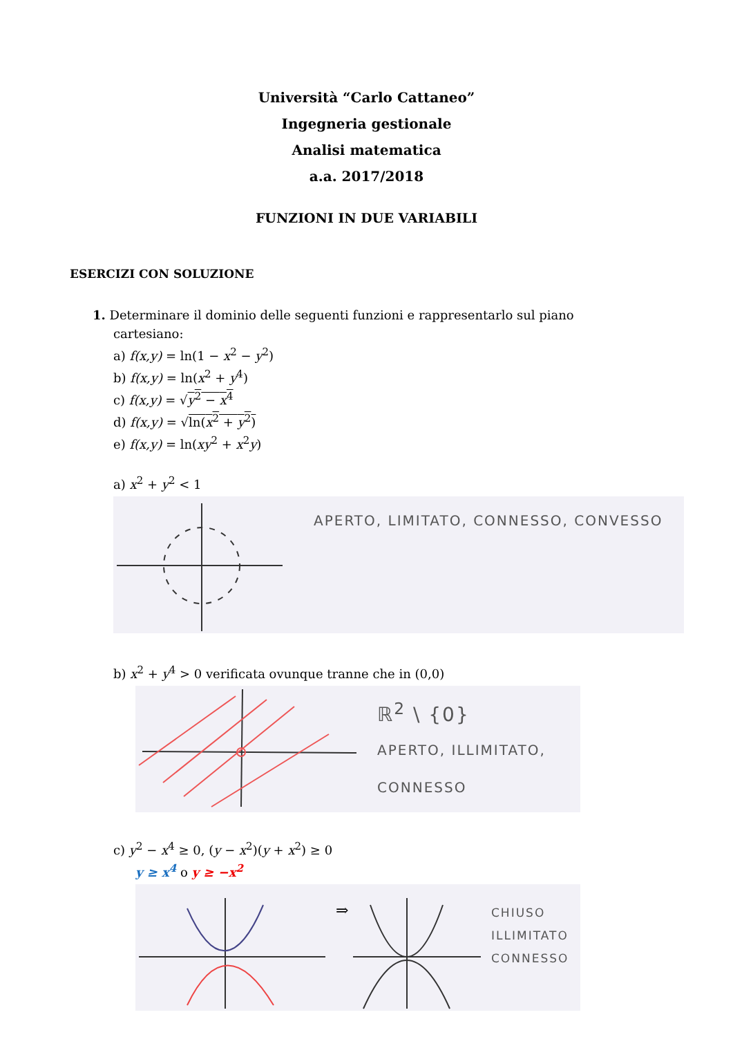Università “Carlo Cattaneo”
Ingegneria gestionale
Analisi matematica
a.a. 2017/2018
FUNZIONI IN DUE VARIABILI
ESERCIZI CON SOLUZIONE
1. Determinare il dominio delle seguenti funzioni e rappresentarlo sul piano
cartesiano:
a) f(x,y) = ln(1 − x<sup>2</sup> − y<sup>2</sup>)
b) f(x,y) = ln(x<sup>2</sup> + y<sup>4</sup>)
c) f(x,y) = √y<sup>2</sup> − x<sup>4</sup>
d) f(x,y) = √ln(x<sup>2</sup> + y<sup>2</sup>)
e) f(x,y) = ln(xy<sup>2</sup> + x<sup>2</sup>y)
a) x<sup>2</sup> + y<sup>2</sup> < 1
APERTO, LIMITATO, CONNESSO, CONVESSO
b) x<sup>2</sup> + y<sup>4</sup> > 0 verificata ovunque tranne che in (0,0)
ℝ<sup>2</sup> \ {0}
APERTO, ILLIMITATO,
CONNESSO
c) y<sup>2</sup> − x<sup>4</sup> ≥ 0, (y − x<sup>2</sup>)(y + x<sup>2</sup>) ≥ 0
y ≥ x<sup>4</sup> o y ≥ −x<sup>2</sup>
⇒
CHIUSO
ILLIMITATO
CONNESSO